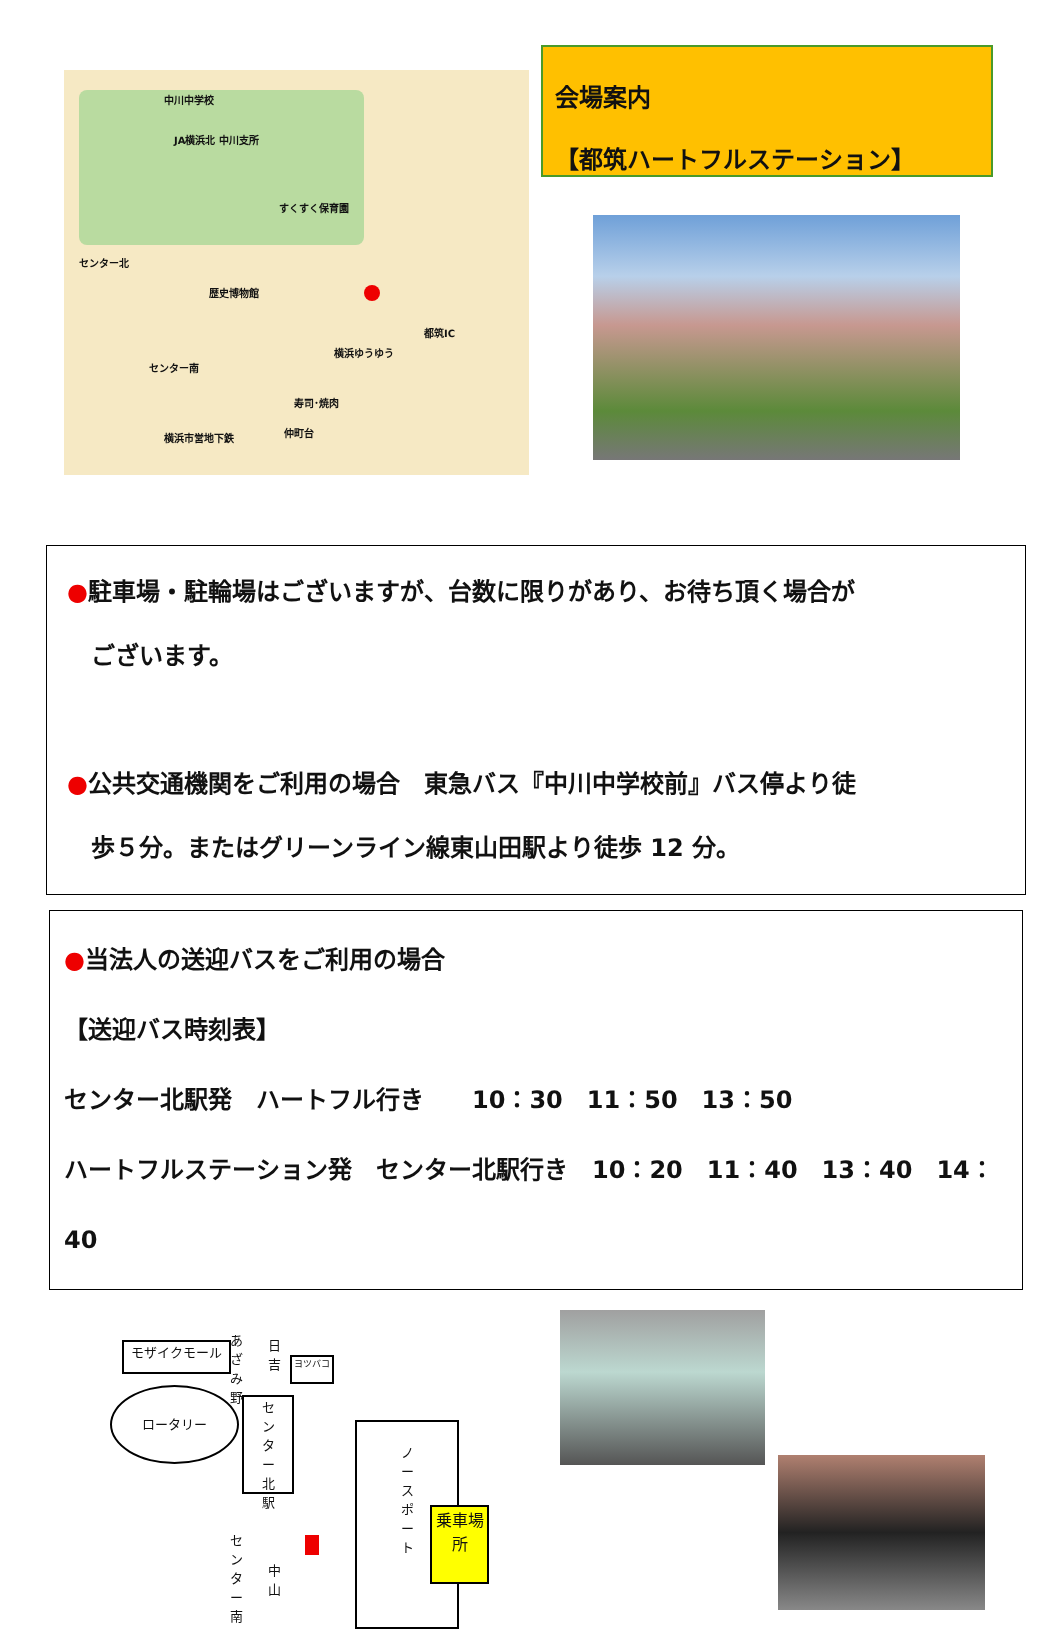中川中学校
JA横浜北 中川支所
すくすく保育園
センター北
歴史博物館
都筑IC
センター南
横浜ゆうゆう
寿司･焼肉
横浜市営地下鉄 仲町台
会場案内
【都筑ハートフルステーション】
●駐車場・駐輪場はございますが、台数に限りがあり、お待ち頂く場合が
　ございます。
●公共交通機関をご利用の場合　東急バス『中川中学校前』バス停より徒
　歩５分。またはグリーンライン線東山田駅より徒歩 12 分。
●当法人の送迎バスをご利用の場合
【送迎バス時刻表】
センター北駅発　ハートフル行き　　10：30　11：50　13：50
ハートフルステーション発　センター北駅行き　10：20　11：40　13：40　14：40
モザイクモール
ロータリー
あざみ野 日吉
ヨツバコ
センター北駅
ノースポート
乗車場所
センター南
中山